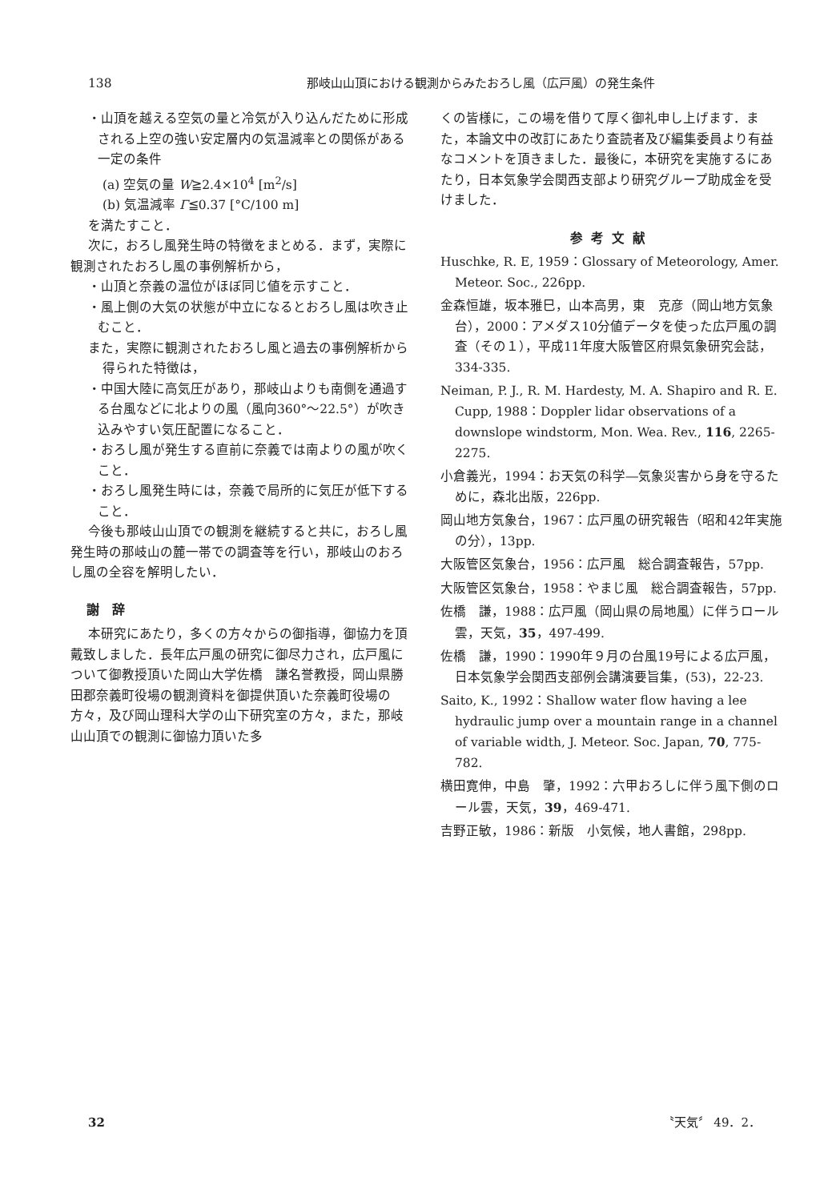138 那岐山山頂における観測からみたおろし風（広戸風）の発生条件
・山頂を越える空気の量と冷気が入り込んだために形成される上空の強い安定層内の気温減率との関係がある一定の条件
(a) 空気の量 W≧2.4×10<sup>4</sup> [m<sup>2</sup>/s]
(b) 気温減率 Γ≦0.37 [°C/100 m]
を満たすこと．
次に，おろし風発生時の特徴をまとめる．まず，実際に観測されたおろし風の事例解析から，
・山頂と奈義の温位がほぼ同じ値を示すこと．
・風上側の大気の状態が中立になるとおろし風は吹き止むこと．
また，実際に観測されたおろし風と過去の事例解析から得られた特徴は，
・中国大陸に高気圧があり，那岐山よりも南側を通過する台風などに北よりの風（風向360°～22.5°）が吹き込みやすい気圧配置になること．
・おろし風が発生する直前に奈義では南よりの風が吹くこと．
・おろし風発生時には，奈義で局所的に気圧が低下すること．
今後も那岐山山頂での観測を継続すると共に，おろし風発生時の那岐山の麓一帯での調査等を行い，那岐山のおろし風の全容を解明したい．
謝　辞
本研究にあたり，多くの方々からの御指導，御協力を頂戴致しました．長年広戸風の研究に御尽力され，広戸風について御教授頂いた岡山大学佐橋　謙名誉教授，岡山県勝田郡奈義町役場の観測資料を御提供頂いた奈義町役場の方々，及び岡山理科大学の山下研究室の方々，また，那岐山山頂での観測に御協力頂いた多
くの皆様に，この場を借りて厚く御礼申し上げます．また，本論文中の改訂にあたり査読者及び編集委員より有益なコメントを頂きました．最後に，本研究を実施するにあたり，日本気象学会関西支部より研究グループ助成金を受けました．
参考文献
Huschke, R. E, 1959：Glossary of Meteorology, Amer. Meteor. Soc., 226pp.
金森恒雄，坂本雅巳，山本高男，東　克彦（岡山地方気象台），2000：アメダス10分値データを使った広戸風の調査（その１），平成11年度大阪管区府県気象研究会誌，334-335.
Neiman, P. J., R. M. Hardesty, M. A. Shapiro and R. E. Cupp, 1988：Doppler lidar observations of a downslope windstorm, Mon. Wea. Rev., 116, 2265-2275.
小倉義光，1994：お天気の科学―気象災害から身を守るために，森北出版，226pp.
岡山地方気象台，1967：広戸風の研究報告（昭和42年実施の分），13pp.
大阪管区気象台，1956：広戸風　総合調査報告，57pp.
大阪管区気象台，1958：やまじ風　総合調査報告，57pp.
佐橋　謙，1988：広戸風（岡山県の局地風）に伴うロール雲，天気，35，497-499.
佐橋　謙，1990：1990年９月の台風19号による広戸風，日本気象学会関西支部例会講演要旨集，(53)，22-23.
Saito, K., 1992：Shallow water flow having a lee hydraulic jump over a mountain range in a channel of variable width, J. Meteor. Soc. Japan, 70, 775-782.
横田寛伸，中島　肇，1992：六甲おろしに伴う風下側のロール雲，天気，39，469-471.
吉野正敏，1986：新版　小気候，地人書館，298pp.
32 〝天気〞 49．2．